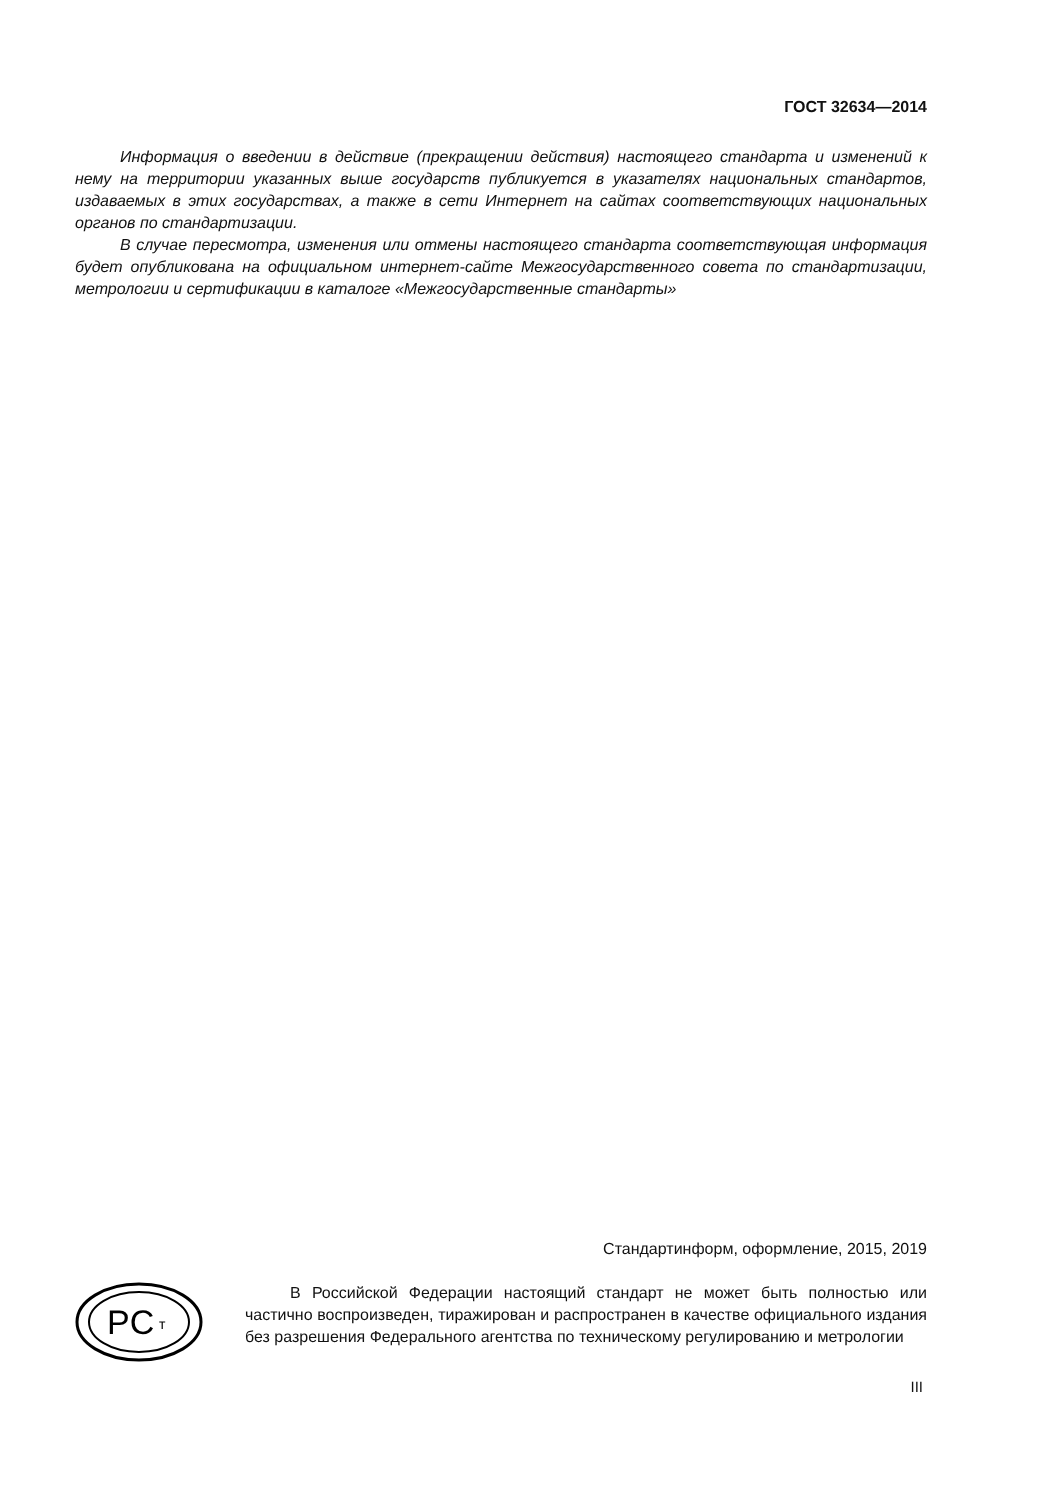ГОСТ 32634—2014
Информация о введении в действие (прекращении действия) настоящего стандарта и изменений к нему на территории указанных выше государств публикуется в указателях национальных стандартов, издаваемых в этих государствах, а также в сети Интернет на сайтах соответствующих национальных органов по стандартизации.
В случае пересмотра, изменения или отмены настоящего стандарта соответствующая информация будет опубликована на официальном интернет-сайте Межгосударственного совета по стандартизации, метрологии и сертификации в каталоге «Межгосударственные стандарты»
Стандартинформ, оформление, 2015, 2019
PC
т
В Российской Федерации настоящий стандарт не может быть полностью или частично воспроизведен, тиражирован и распространен в качестве официального издания без разрешения Федерального агентства по техническому регулированию и метрологии
III